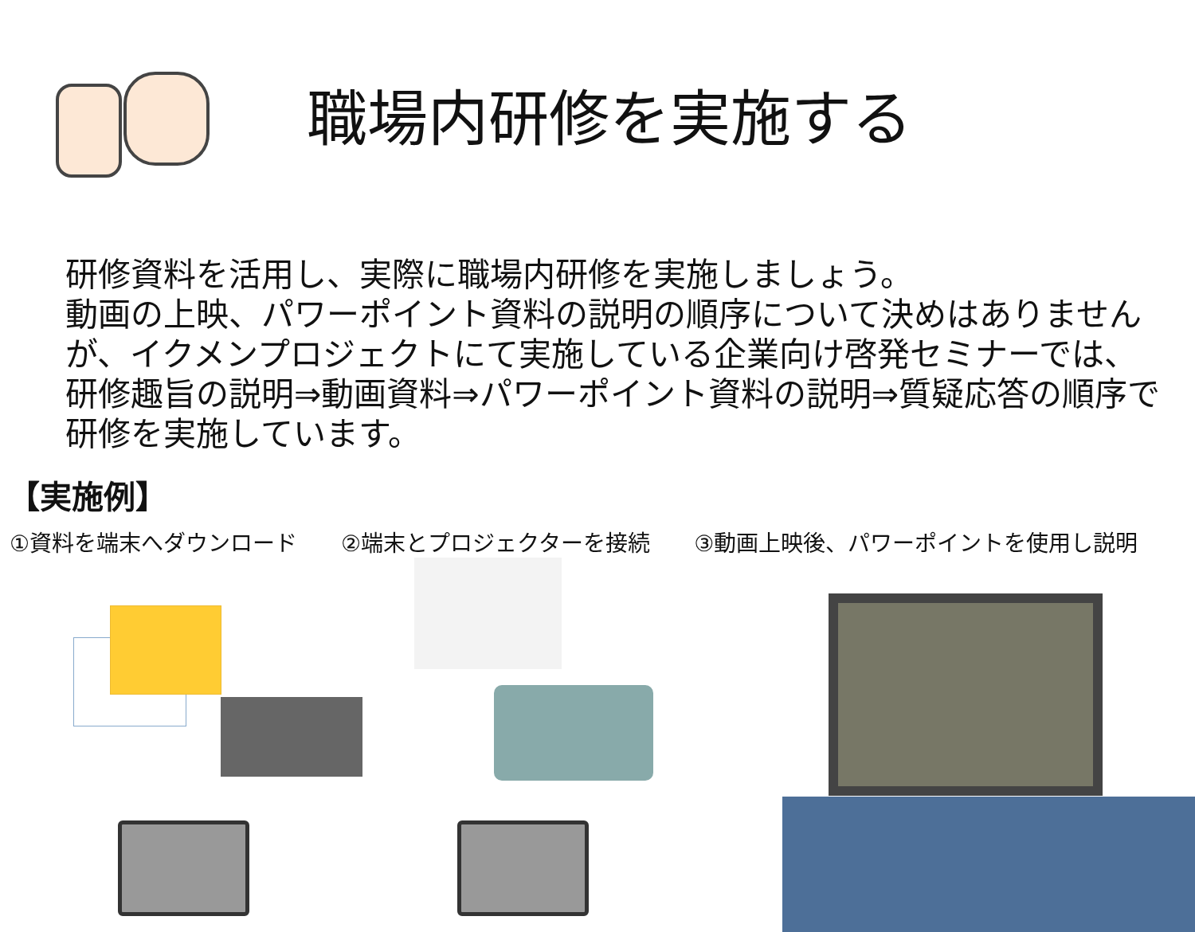職場内研修を実施する
研修資料を活用し、実際に職場内研修を実施しましょう。
動画の上映、パワーポイント資料の説明の順序について決めはありませんが、イクメンプロジェクトにて実施している企業向け啓発セミナーでは、研修趣旨の説明⇒動画資料⇒パワーポイント資料の説明⇒質疑応答の順序で研修を実施しています。
【実施例】
①資料を端末へダウンロード ②端末とプロジェクターを接続 ③動画上映後、パワーポイントを使用し説明